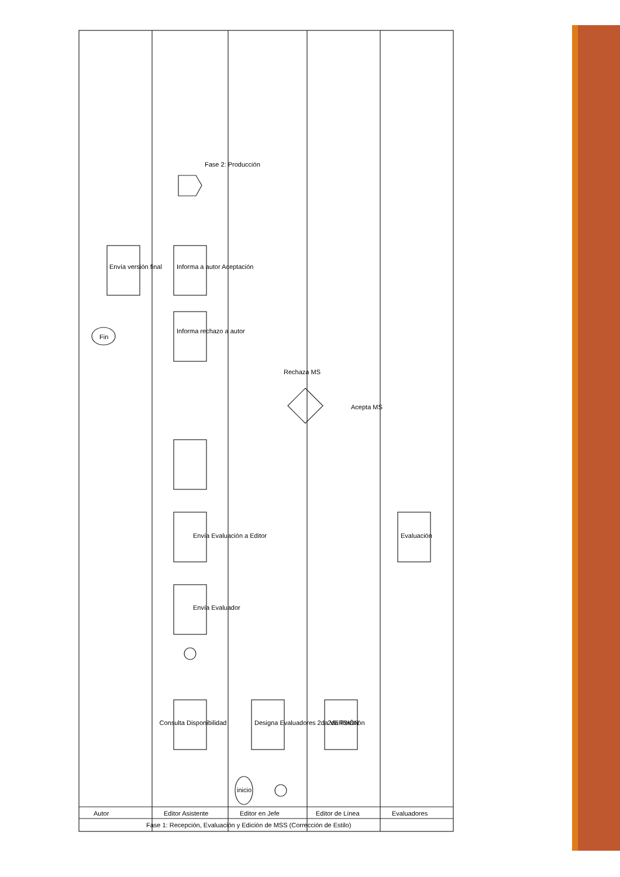Consulta Disponibilidad
Envía Evaluador
Envía Evaluación a Editor
Informa rechazo a autor
Informa a autor Aceptación
Envía versión final
Fin
Designa Evaluadores 2da VERSIÓN
2da Revisión
Evaluación
inicio
Rechaza MS
Acepta MS
Fase 2: Producción
Autor
Editor Asistente
Editor en Jefe
Editor de Línea
Evaluadores
Fase 1: Recepción, Evaluación y Edición de MSS (Corrección de Estilo)